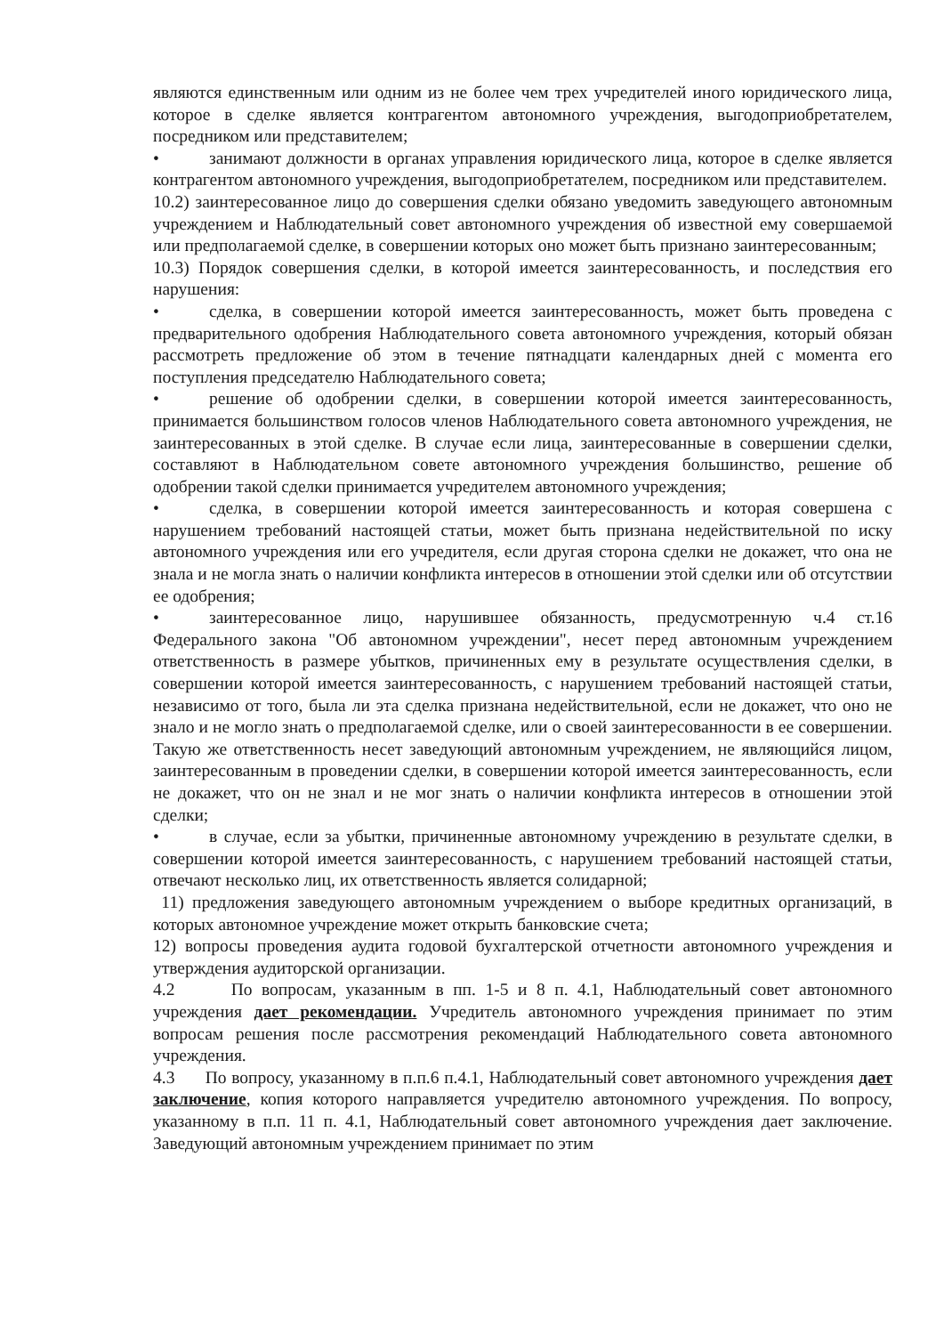являются единственным или одним из не более чем трех учредителей иного юридического лица, которое в сделке является контрагентом автономного учреждения, выгодоприобретателем, посредником или представителем;
• занимают должности в органах управления юридического лица, которое в сделке является контрагентом автономного учреждения, выгодоприобретателем, посредником или представителем.
10.2) заинтересованное лицо до совершения сделки обязано уведомить заведующего автономным учреждением и Наблюдательный совет автономного учреждения об известной ему совершаемой или предполагаемой сделке, в совершении которых оно может быть признано заинтересованным;
10.3) Порядок совершения сделки, в которой имеется заинтересованность, и последствия его нарушения:
• сделка, в совершении которой имеется заинтересованность, может быть проведена с предварительного одобрения Наблюдательного совета автономного учреждения, который обязан рассмотреть предложение об этом в течение пятнадцати календарных дней с момента его поступления председателю Наблюдательного совета;
• решение об одобрении сделки, в совершении которой имеется заинтересованность, принимается большинством голосов членов Наблюдательного совета автономного учреждения, не заинтересованных в этой сделке. В случае если лица, заинтересованные в совершении сделки, составляют в Наблюдательном совете автономного учреждения большинство, решение об одобрении такой сделки принимается учредителем автономного учреждения;
• сделка, в совершении которой имеется заинтересованность и которая совершена с нарушением требований настоящей статьи, может быть признана недействительной по иску автономного учреждения или его учредителя, если другая сторона сделки не докажет, что она не знала и не могла знать о наличии конфликта интересов в отношении этой сделки или об отсутствии ее одобрения;
• заинтересованное лицо, нарушившее обязанность, предусмотренную ч.4 ст.16 Федерального закона "Об автономном учреждении", несет перед автономным учреждением ответственность в размере убытков, причиненных ему в результате осуществления сделки, в совершении которой имеется заинтересованность, с нарушением требований настоящей статьи, независимо от того, была ли эта сделка признана недействительной, если не докажет, что оно не знало и не могло знать о предполагаемой сделке, или о своей заинтересованности в ее совершении. Такую же ответственность несет заведующий автономным учреждением, не являющийся лицом, заинтересованным в проведении сделки, в совершении которой имеется заинтересованность, если не докажет, что он не знал и не мог знать о наличии конфликта интересов в отношении этой сделки;
• в случае, если за убытки, причиненные автономному учреждению в результате сделки, в совершении которой имеется заинтересованность, с нарушением требований настоящей статьи, отвечают несколько лиц, их ответственность является солидарной;
11) предложения заведующего автономным учреждением о выборе кредитных организаций, в которых автономное учреждение может открыть банковские счета;
12) вопросы проведения аудита годовой бухгалтерской отчетности автономного учреждения и утверждения аудиторской организации.
4.2 По вопросам, указанным в пп. 1-5 и 8 п. 4.1, Наблюдательный совет автономного учреждения дает рекомендации. Учредитель автономного учреждения принимает по этим вопросам решения после рассмотрения рекомендаций Наблюдательного совета автономного учреждения.
4.3 По вопросу, указанному в п.п.6 п.4.1, Наблюдательный совет автономного учреждения дает заключение, копия которого направляется учредителю автономного учреждения. По вопросу, указанному в п.п. 11 п. 4.1, Наблюдательный совет автономного учреждения дает заключение. Заведующий автономным учреждением принимает по этим